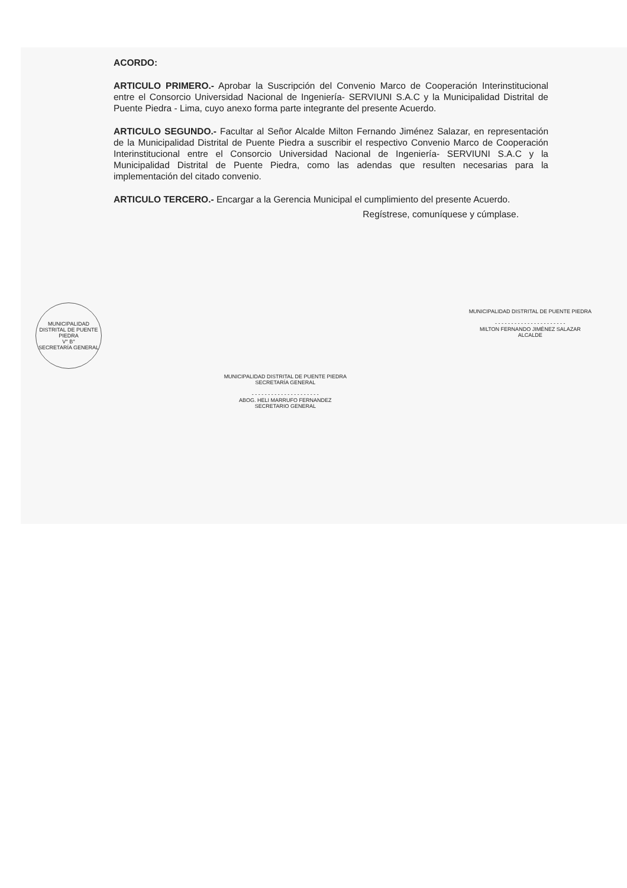ACORDO:
ARTICULO PRIMERO.- Aprobar la Suscripción del Convenio Marco de Cooperación Interinstitucional entre el Consorcio Universidad Nacional de Ingeniería- SERVIUNI S.A.C y la Municipalidad Distrital de Puente Piedra - Lima, cuyo anexo forma parte integrante del presente Acuerdo.
ARTICULO SEGUNDO.- Facultar al Señor Alcalde Milton Fernando Jiménez Salazar, en representación de la Municipalidad Distrital de Puente Piedra a suscribir el respectivo Convenio Marco de Cooperación Interinstitucional entre el Consorcio Universidad Nacional de Ingeniería- SERVIUNI S.A.C y la Municipalidad Distrital de Puente Piedra, como las adendas que resulten necesarias para la implementación del citado convenio.
ARTICULO TERCERO.- Encargar a la Gerencia Municipal el cumplimiento del presente Acuerdo.
Regístrese, comuníquese y cúmplase.
MUNICIPALIDAD DISTRITAL DE PUENTE PIEDRA
V° B°
SECRETARÍA GENERAL
MUNICIPALIDAD DISTRITAL DE PUENTE PIEDRA
SECRETARÍA GENERAL
- - - - - - - - - - - - - - - - - - - - -
ABOG. HELI MARRUFO FERNANDEZ
SECRETARIO GENERAL
MUNICIPALIDAD DISTRITAL DE PUENTE PIEDRA
- - - - - - - - - - - - - - - - - - - - - -
MILTON FERNANDO JIMÉNEZ SALAZAR
ALCALDE